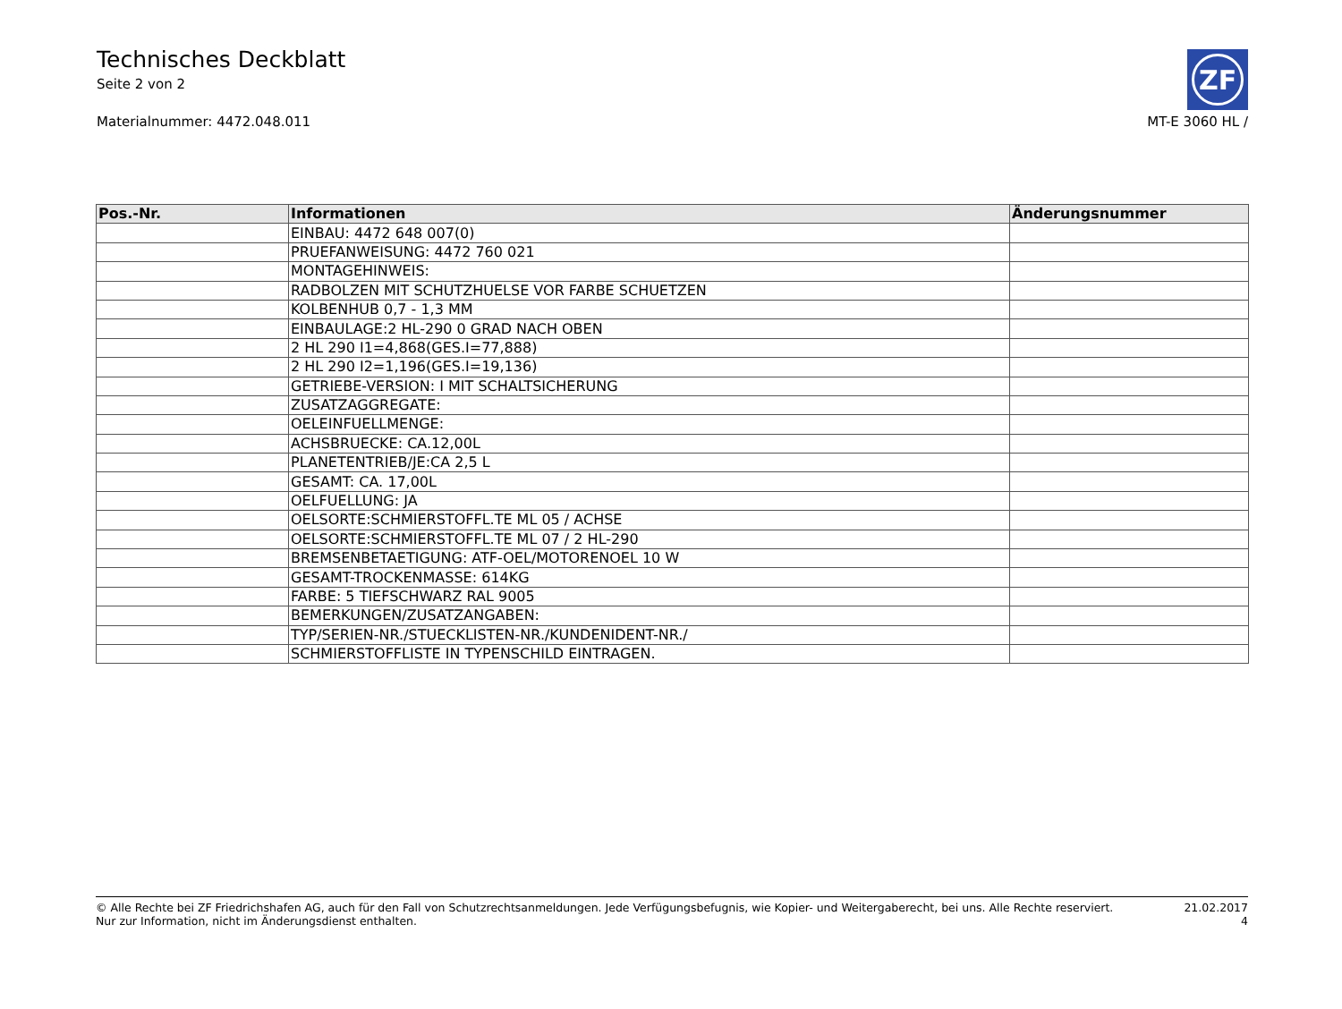Technisches Deckblatt
Seite 2 von 2
Materialnummer: 4472.048.011 MT-E 3060 HL /
ZF
| Pos.-Nr. | Informationen | Änderungsnummer |
| --- | --- | --- |
| | EINBAU: 4472 648 007(0) | |
| | PRUEFANWEISUNG: 4472 760 021 | |
| | MONTAGEHINWEIS: | |
| | RADBOLZEN MIT SCHUTZHUELSE VOR FARBE SCHUETZEN | |
| | KOLBENHUB 0,7 - 1,3 MM | |
| | EINBAULAGE:2 HL-290 0 GRAD NACH OBEN | |
| | 2 HL 290 I1=4,868(GES.I=77,888) | |
| | 2 HL 290 I2=1,196(GES.I=19,136) | |
| | GETRIEBE-VERSION: I MIT SCHALTSICHERUNG | |
| | ZUSATZAGGREGATE: | |
| | OELEINFUELLMENGE: | |
| | ACHSBRUECKE: CA.12,00L | |
| | PLANETENTRIEB/JE:CA 2,5 L | |
| | GESAMT: CA. 17,00L | |
| | OELFUELLUNG: JA | |
| | OELSORTE:SCHMIERSTOFFL.TE ML 05 / ACHSE | |
| | OELSORTE:SCHMIERSTOFFL.TE ML 07 / 2 HL-290 | |
| | BREMSENBETAETIGUNG: ATF-OEL/MOTORENOEL 10 W | |
| | GESAMT-TROCKENMASSE: 614KG | |
| | FARBE: 5 TIEFSCHWARZ RAL 9005 | |
| | BEMERKUNGEN/ZUSATZANGABEN: | |
| | TYP/SERIEN-NR./STUECKLISTEN-NR./KUNDENIDENT-NR./ | |
| | SCHMIERSTOFFLISTE IN TYPENSCHILD EINTRAGEN. | |
© Alle Rechte bei ZF Friedrichshafen AG, auch für den Fall von Schutzrechtsanmeldungen. Jede Verfügungsbefugnis, wie Kopier- und Weitergaberecht, bei uns. Alle Rechte reserviert.
Nur zur Information, nicht im Änderungsdienst enthalten.
21.02.2017
4